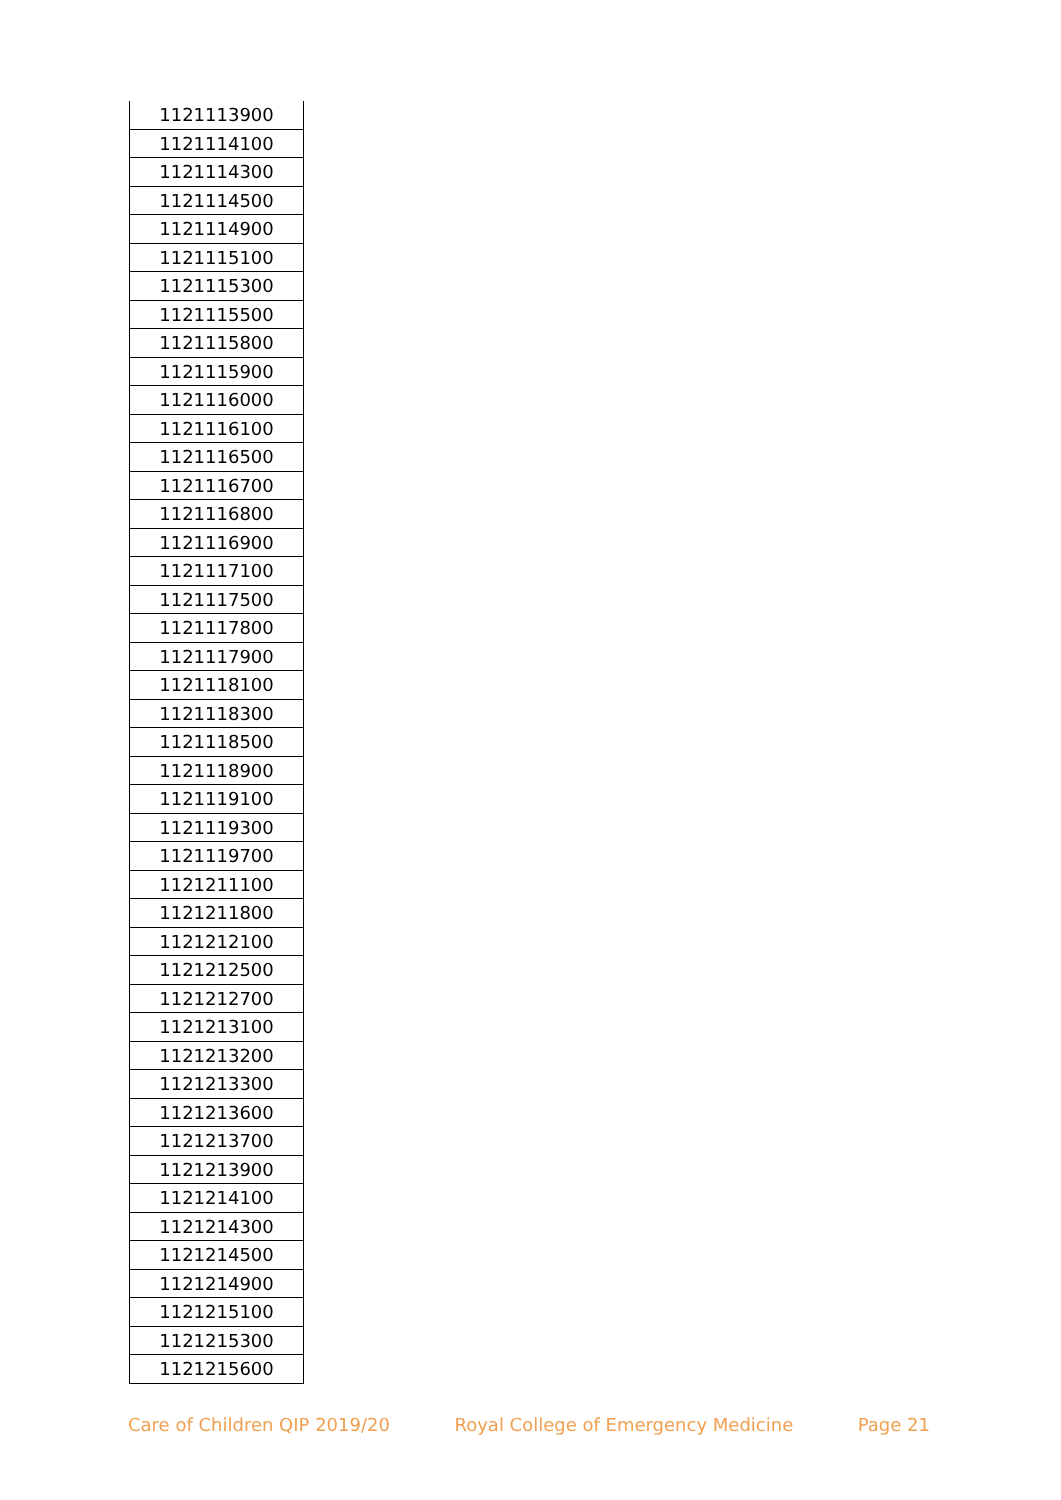| 1121113900 |
| 1121114100 |
| 1121114300 |
| 1121114500 |
| 1121114900 |
| 1121115100 |
| 1121115300 |
| 1121115500 |
| 1121115800 |
| 1121115900 |
| 1121116000 |
| 1121116100 |
| 1121116500 |
| 1121116700 |
| 1121116800 |
| 1121116900 |
| 1121117100 |
| 1121117500 |
| 1121117800 |
| 1121117900 |
| 1121118100 |
| 1121118300 |
| 1121118500 |
| 1121118900 |
| 1121119100 |
| 1121119300 |
| 1121119700 |
| 1121211100 |
| 1121211800 |
| 1121212100 |
| 1121212500 |
| 1121212700 |
| 1121213100 |
| 1121213200 |
| 1121213300 |
| 1121213600 |
| 1121213700 |
| 1121213900 |
| 1121214100 |
| 1121214300 |
| 1121214500 |
| 1121214900 |
| 1121215100 |
| 1121215300 |
| 1121215600 |
Care of Children QIP 2019/20 Royal College of Emergency Medicine Page 21